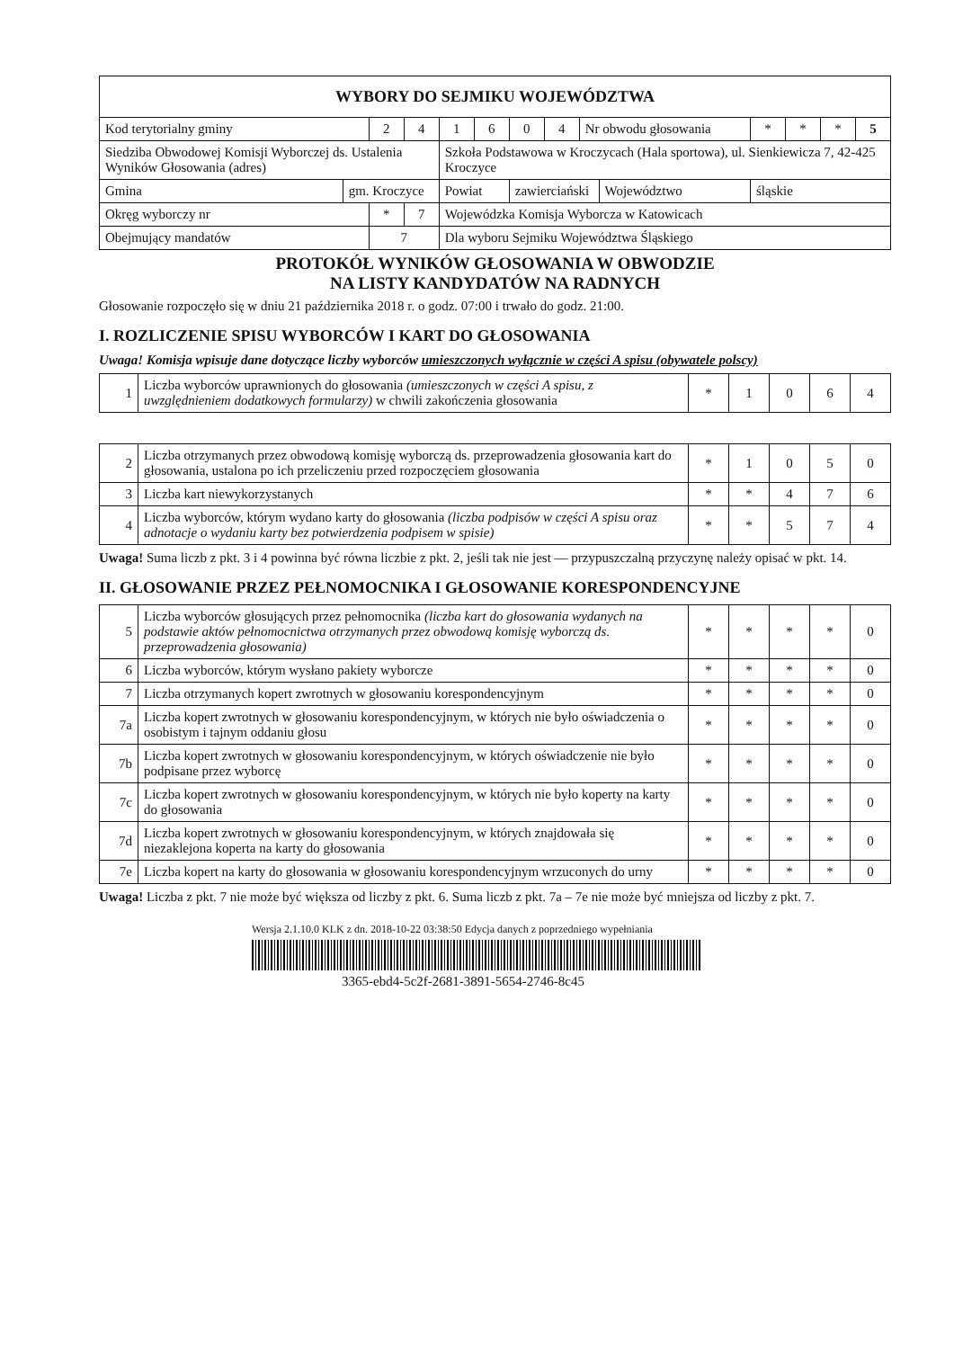| WYBORY DO SEJMIKU WOJEWÓDZTWA | | | | | | | | | | | | | |
| Kod terytorialny gminy | | 2 | 4 | 1 | 6 | 0 | 4 | Nr obwodu głosowania | | * | * | * | 5 |
| Siedziba Obwodowej Komisji Wyborczej ds. Ustalenia Wyników Głosowania (adres) | | | | Szkoła Podstawowa w Kroczycach (Hala sportowa), ul. Sienkiewicza 7, 42-425 Kroczyce | | | | | | | | | |
| Gmina | gm. Kroczyce | | | Powiat | | zawierciański | | | Województwo | śląskie | | | |
| Okręg wyborczy nr | | * | 7 | Wojewódzka Komisja Wyborcza w Katowicach | | | | | | | | | |
| Obejmujący mandatów | | 7 | | Dla wyboru Sejmiku Województwa Śląskiego | | | | | | | | | |
PROTOKÓŁ WYNIKÓW GŁOSOWANIA W OBWODZIE
NA LISTY KANDYDATÓW NA RADNYCH
Głosowanie rozpoczęło się w dniu 21 października 2018 r. o godz. 07:00 i trwało do godz. 21:00.
I. ROZLICZENIE SPISU WYBORCÓW I KART DO GŁOSOWANIA
Uwaga! Komisja wpisuje dane dotyczące liczby wyborców umieszczonych wyłącznie w części A spisu (obywatele polscy)
| 1 | Liczba wyborców uprawnionych do głosowania (umieszczonych w części A spisu, z uwzględnieniem dodatkowych formularzy) w chwili zakończenia głosowania | * | 1 | 0 | 6 | 4 |
| 2 | Liczba otrzymanych przez obwodową komisję wyborczą ds. przeprowadzenia głosowania kart do głosowania, ustalona po ich przeliczeniu przed rozpoczęciem głosowania | * | 1 | 0 | 5 | 0 |
| 3 | Liczba kart niewykorzystanych | * | * | 4 | 7 | 6 |
| 4 | Liczba wyborców, którym wydano karty do głosowania (liczba podpisów w części A spisu oraz adnotacje o wydaniu karty bez potwierdzenia podpisem w spisie) | * | * | 5 | 7 | 4 |
Uwaga! Suma liczb z pkt. 3 i 4 powinna być równa liczbie z pkt. 2, jeśli tak nie jest — przypuszczalną przyczynę należy opisać w pkt. 14.
II. GŁOSOWANIE PRZEZ PEŁNOMOCNIKA I GŁOSOWANIE KORESPONDENCYJNE
| 5 | Liczba wyborców głosujących przez pełnomocnika (liczba kart do głosowania wydanych na podstawie aktów pełnomocnictwa otrzymanych przez obwodową komisję wyborczą ds. przeprowadzenia głosowania) | * | * | * | * | 0 |
| 6 | Liczba wyborców, którym wysłano pakiety wyborcze | * | * | * | * | 0 |
| 7 | Liczba otrzymanych kopert zwrotnych w głosowaniu korespondencyjnym | * | * | * | * | 0 |
| 7a | Liczba kopert zwrotnych w głosowaniu korespondencyjnym, w których nie było oświadczenia o osobistym i tajnym oddaniu głosu | * | * | * | * | 0 |
| 7b | Liczba kopert zwrotnych w głosowaniu korespondencyjnym, w których oświadczenie nie było podpisane przez wyborcę | * | * | * | * | 0 |
| 7c | Liczba kopert zwrotnych w głosowaniu korespondencyjnym, w których nie było koperty na karty do głosowania | * | * | * | * | 0 |
| 7d | Liczba kopert zwrotnych w głosowaniu korespondencyjnym, w których znajdowała się niezaklejona koperta na karty do głosowania | * | * | * | * | 0 |
| 7e | Liczba kopert na karty do głosowania w głosowaniu korespondencyjnym wrzuconych do urny | * | * | * | * | 0 |
Uwaga! Liczba z pkt. 7 nie może być większa od liczby z pkt. 6. Suma liczb z pkt. 7a – 7e nie może być mniejsza od liczby z pkt. 7.
Wersja 2.1.10.0 KLK z dn. 2018-10-22 03:38:50 Edycja danych z poprzedniego wypełniania
3365-ebd4-5c2f-2681-3891-5654-2746-8c45